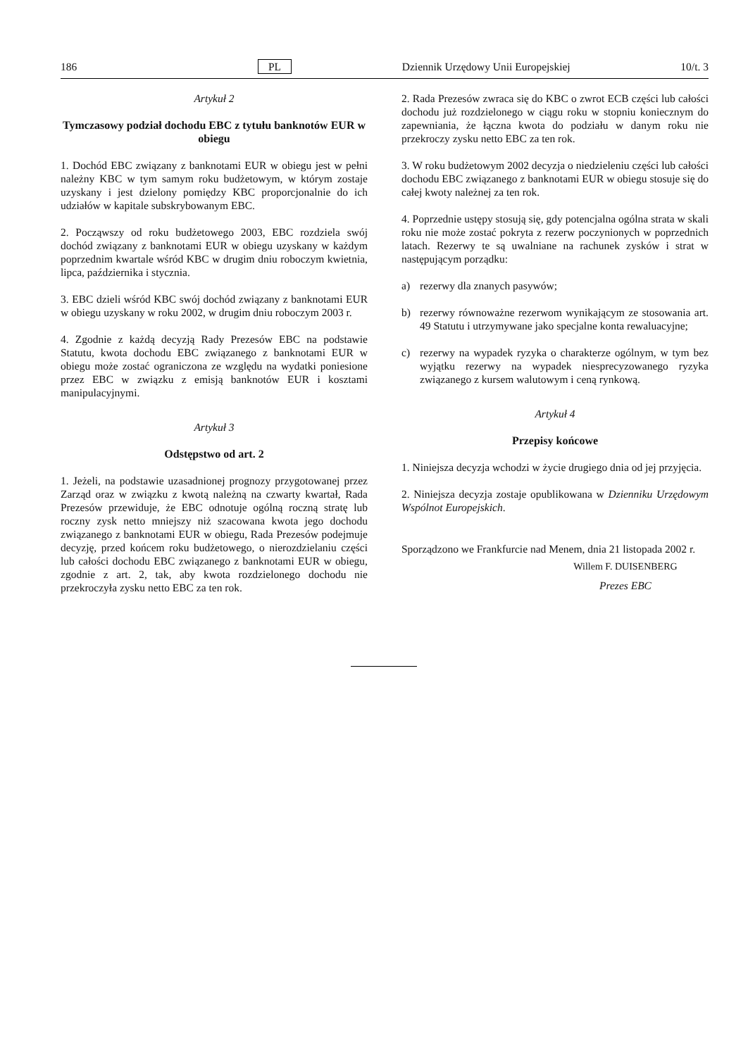186 PL Dziennik Urzędowy Unii Europejskiej 10/t. 3
Artykuł 2
Tymczasowy podział dochodu EBC z tytułu banknotów EUR w obiegu
1. Dochód EBC związany z banknotami EUR w obiegu jest w pełni należny KBC w tym samym roku budżetowym, w którym zostaje uzyskany i jest dzielony pomiędzy KBC proporcjonalnie do ich udziałów w kapitale subskrybowanym EBC.
2. Począwszy od roku budżetowego 2003, EBC rozdziela swój dochód związany z banknotami EUR w obiegu uzyskany w każdym poprzednim kwartale wśród KBC w drugim dniu roboczym kwietnia, lipca, października i stycznia.
3. EBC dzieli wśród KBC swój dochód związany z banknotami EUR w obiegu uzyskany w roku 2002, w drugim dniu roboczym 2003 r.
4. Zgodnie z każdą decyzją Rady Prezesów EBC na podstawie Statutu, kwota dochodu EBC związanego z banknotami EUR w obiegu może zostać ograniczona ze względu na wydatki poniesione przez EBC w związku z emisją banknotów EUR i kosztami manipulacyjnymi.
Artykuł 3
Odstępstwo od art. 2
1. Jeżeli, na podstawie uzasadnionej prognozy przygotowanej przez Zarząd oraz w związku z kwotą należną na czwarty kwartał, Rada Prezesów przewiduje, że EBC odnotuje ogólną roczną stratę lub roczny zysk netto mniejszy niż szacowana kwota jego dochodu związanego z banknotami EUR w obiegu, Rada Prezesów podejmuje decyzję, przed końcem roku budżetowego, o nierozdzielaniu części lub całości dochodu EBC związanego z banknotami EUR w obiegu, zgodnie z art. 2, tak, aby kwota rozdzielonego dochodu nie przekroczyła zysku netto EBC za ten rok.
2. Rada Prezesów zwraca się do KBC o zwrot ECB części lub całości dochodu już rozdzielonego w ciągu roku w stopniu koniecznym do zapewniania, że łączna kwota do podziału w danym roku nie przekroczy zysku netto EBC za ten rok.
3. W roku budżetowym 2002 decyzja o niedzieleniu części lub całości dochodu EBC związanego z banknotami EUR w obiegu stosuje się do całej kwoty należnej za ten rok.
4. Poprzednie ustępy stosują się, gdy potencjalna ogólna strata w skali roku nie może zostać pokryta z rezerw poczynionych w poprzednich latach. Rezerwy te są uwalniane na rachunek zysków i strat w następującym porządku:
a) rezerwy dla znanych pasywów;
b) rezerwy równoważne rezerwom wynikającym ze stosowania art. 49 Statutu i utrzymywane jako specjalne konta rewaluacyjne;
c) rezerwy na wypadek ryzyka o charakterze ogólnym, w tym bez wyjątku rezerwy na wypadek niesprecyzowanego ryzyka związanego z kursem walutowym i ceną rynkową.
Artykuł 4
Przepisy końcowe
1. Niniejsza decyzja wchodzi w życie drugiego dnia od jej przyjęcia.
2. Niniejsza decyzja zostaje opublikowana w Dzienniku Urzędowym Wspólnot Europejskich.
Sporządzono we Frankfurcie nad Menem, dnia 21 listopada 2002 r.
Willem F. DUISENBERG
Prezes EBC